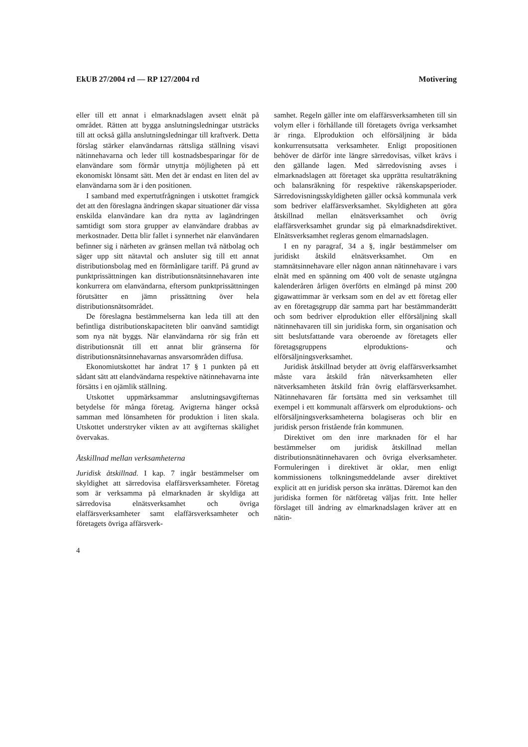EkUB 27/2004 rd — RP 127/2004 rd Motivering
eller till ett annat i elmarknadslagen avsett elnät på området. Rätten att bygga anslutningsledningar utsträcks till att också gälla anslutningsledningar till kraftverk. Detta förslag stärker elanvändarnas rättsliga ställning visavi nätinnehavarna och leder till kostnadsbesparingar för de elanvändare som förmår utnyttja möjligheten på ett ekonomiskt lönsamt sätt. Men det är endast en liten del av elanvändarna som är i den positionen.
I samband med expertutfrågningen i utskottet framgick det att den föreslagna ändringen skapar situationer där vissa enskilda elanvändare kan dra nytta av lagändringen samtidigt som stora grupper av elanvändare drabbas av merkostnader. Detta blir fallet i synnerhet när elanvändaren befinner sig i närheten av gränsen mellan två nätbolag och säger upp sitt nätavtal och ansluter sig till ett annat distributionsbolag med en förmånligare tariff. På grund av punktprissättningen kan distributionsnätsinnehavaren inte konkurrera om elanvändarna, eftersom punktprissättningen förutsätter en jämn prissättning över hela distributionsnätsområdet.
De föreslagna bestämmelserna kan leda till att den befintliga distributionskapaciteten blir oanvänd samtidigt som nya nät byggs. När elanvändarna rör sig från ett distributionsnät till ett annat blir gränserna för distributionsnätsinnehavarnas ansvarsområden diffusa.
Ekonomiutskottet har ändrat 17 § 1 punkten på ett sådant sätt att elandvändarna respektive nätinnehavarna inte försätts i en ojämlik ställning.
Utskottet uppmärksammar anslutningsavgifternas betydelse för många företag. Avigterna hänger också samman med lönsamheten för produktion i liten skala. Utskottet understryker vikten av att avgifternas skälighet övervakas.
Åtskillnad mellan verksamheterna
Juridisk åtskillnad. I kap. 7 ingår bestämmelser om skyldighet att särredovisa elaffärsverksamheter. Företag som är verksamma på elmarknaden är skyldiga att särredovisa elnätsverksamhet och övriga elaffärsverksamheter samt elaffärsverksamheter och företagets övriga affärsverk-
samhet. Regeln gäller inte om elaffärsverksamheten till sin volym eller i förhållande till företagets övriga verksamhet är ringa. Elproduktion och elförsäljning är båda konkurrensutsatta verksamheter. Enligt propositionen behöver de därför inte längre särredovisas, vilket krävs i den gällande lagen. Med särredovisning avses i elmarknadslagen att företaget ska upprätta resultaträkning och balansräkning för respektive räkenskapsperioder. Särredovisningsskyldigheten gäller också kommunala verk som bedriver elaffärsverksamhet. Skyldigheten att göra åtskillnad mellan elnätsverksamhet och övrig elaffärsverksamhet grundar sig på elmarknadsdirektivet. Elnätsverksamhet regleras genom elmarnadslagen.
I en ny paragraf, 34 a §, ingår bestämmelser om juridiskt åtskild elnätsverksamhet. Om en stamnätsinnehavare eller någon annan nätinnehavare i vars elnät med en spänning om 400 volt de senaste utgångna kalenderåren årligen överförts en elmängd på minst 200 gigawattimmar är verksam som en del av ett företag eller av en företagsgrupp där samma part har bestämmanderätt och som bedriver elproduktion eller elförsäljning skall nätinnehavaren till sin juridiska form, sin organisation och sitt beslutsfattande vara oberoende av företagets eller företagsgruppens elproduktions- och elförsäljningsverksamhet.
Juridisk åtskillnad betyder att övrig elaffärsverksamhet måste vara åtskild från nätverksamheten eller nätverksamheten åtskild från övrig elaffärsverksamhet. Nätinnehavaren får fortsätta med sin verksamhet till exempel i ett kommunalt affärsverk om elproduktions- och elförsäljningsverksamheterna bolagiseras och blir en juridisk person fristående från kommunen.
Direktivet om den inre marknaden för el har bestämmelser om juridisk åtskillnad mellan distributionsnätinnehavaren och övriga elverksamheter. Formuleringen i direktivet är oklar, men enligt kommissionens tolkningsmeddelande avser direktivet explicit att en juridisk person ska inrättas. Däremot kan den juridiska formen för nätföretag väljas fritt. Inte heller förslaget till ändring av elmarknadslagen kräver att en nätin-
4